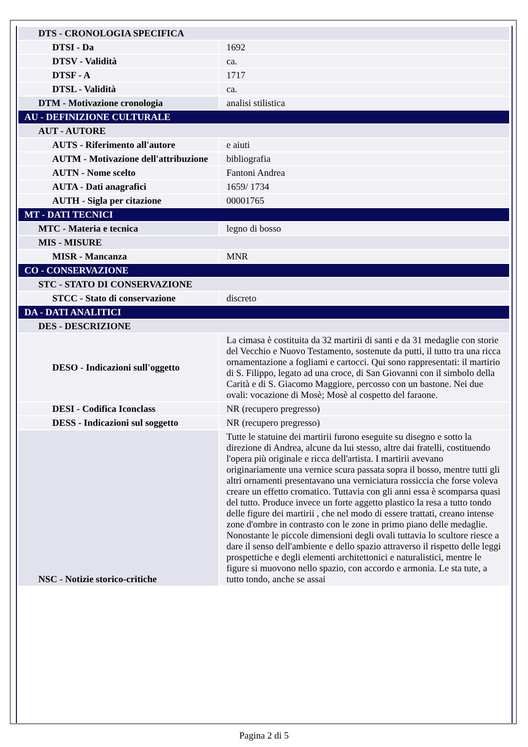| DTS - CRONOLOGIA SPECIFICA | |
| DTSI - Da | 1692 |
| DTSV - Validità | ca. |
| DTSF - A | 1717 |
| DTSL - Validità | ca. |
| DTM - Motivazione cronologia | analisi stilistica |
| AU - DEFINIZIONE CULTURALE | |
| AUT - AUTORE | |
| AUTS - Riferimento all'autore | e aiuti |
| AUTM - Motivazione dell'attribuzione | bibliografia |
| AUTN - Nome scelto | Fantoni Andrea |
| AUTA - Dati anagrafici | 1659/ 1734 |
| AUTH - Sigla per citazione | 00001765 |
| MT - DATI TECNICI | |
| MTC - Materia e tecnica | legno di bosso |
| MIS - MISURE | |
| MISR - Mancanza | MNR |
| CO - CONSERVAZIONE | |
| STC - STATO DI CONSERVAZIONE | |
| STCC - Stato di conservazione | discreto |
| DA - DATI ANALITICI | |
| DES - DESCRIZIONE | |
| DESO - Indicazioni sull'oggetto | La cimasa è costituita da 32 martirii di santi e da 31 medaglie con storie del Vecchio e Nuovo Testamento, sostenute da putti, il tutto tra una ricca ornamentazione a fogliami e cartocci. Qui sono rappresentati: il martirio di S. Filippo, legato ad una croce, di San Giovanni con il simbolo della Carità e di S. Giacomo Maggiore, percosso con un bastone. Nei due ovali: vocazione di Mosè; Mosè al cospetto del faraone. |
| DESI - Codifica Iconclass | NR (recupero pregresso) |
| DESS - Indicazioni sul soggetto | NR (recupero pregresso) |
| NSC - Notizie storico-critiche | Tutte le statuine dei martirii furono eseguite su disegno e sotto la direzione di Andrea, alcune da lui stesso, altre dai fratelli, costituendo l'opera più originale e ricca dell'artista. I martirii avevano originariamente una vernice scura passata sopra il bosso, mentre tutti gli altri ornamenti presentavano una verniciatura rossiccia che forse voleva creare un effetto cromatico. Tuttavia con gli anni essa è scomparsa quasi del tutto. Produce invece un forte aggetto plastico la resa a tutto tondo delle figure dei martirii , che nel modo di essere trattati, creano intense zone d'ombre in contrasto con le zone in primo piano delle medaglie. Nonostante le piccole dimensioni degli ovali tuttavia lo scultore riesce a dare il senso dell'ambiente e dello spazio attraverso il rispetto delle leggi prospettiche e degli elementi architettonici e naturalistici, mentre le figure si muovono nello spazio, con accordo e armonia. Le sta tute, a tutto tondo, anche se assai |
Pagina 2 di 5